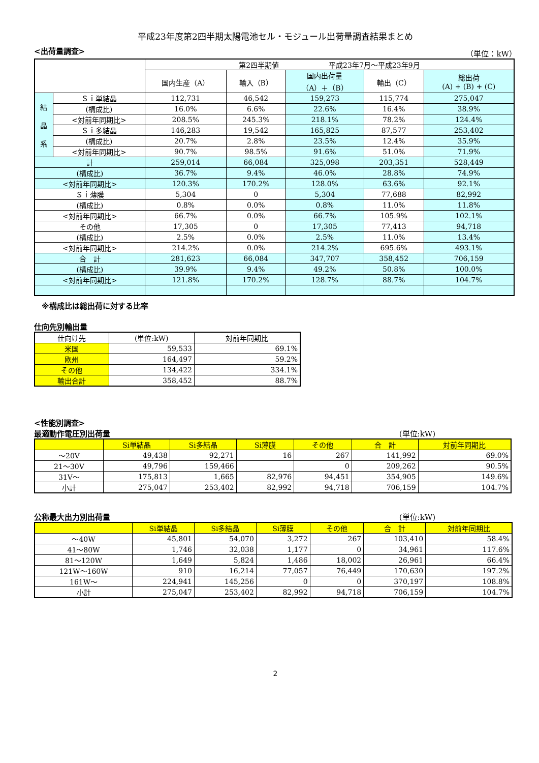平成23年度第2四半期太陽電池セル・モジュール出荷量調査結果まとめ
<出荷量調査> （単位：kW）
| | | 第2四半期値 平成23年7月～平成23年9月 | | | | |
| --- | --- | --- | --- | --- | --- | --- |
| | | 国内生産（A） | 輸入（B） | 国内出荷量 （A）＋（B） | 輸出（C） | 総出荷 (A) + (B) + (C) |
| 結 晶 系 | Ｓｉ単結晶 | 112,731 | 46,542 | 159,273 | 115,774 | 275,047 |
| | (構成比) | 16.0% | 6.6% | 22.6% | 16.4% | 38.9% |
| | <対前年同期比> | 208.5% | 245.3% | 218.1% | 78.2% | 124.4% |
| | Ｓｉ多結晶 | 146,283 | 19,542 | 165,825 | 87,577 | 253,402 |
| | (構成比) | 20.7% | 2.8% | 23.5% | 12.4% | 35.9% |
| | <対前年同期比> | 90.7% | 98.5% | 91.6% | 51.0% | 71.9% |
| 計 | | 259,014 | 66,084 | 325,098 | 203,351 | 528,449 |
| (構成比) | | 36.7% | 9.4% | 46.0% | 28.8% | 74.9% |
| <対前年同期比> | | 120.3% | 170.2% | 128.0% | 63.6% | 92.1% |
| Ｓｉ薄膜 | | 5,304 | 0 | 5,304 | 77,688 | 82,992 |
| (構成比) | | 0.8% | 0.0% | 0.8% | 11.0% | 11.8% |
| <対前年同期比> | | 66.7% | 0.0% | 66.7% | 105.9% | 102.1% |
| その他 | | 17,305 | 0 | 17,305 | 77,413 | 94,718 |
| (構成比) | | 2.5% | 0.0% | 2.5% | 11.0% | 13.4% |
| <対前年同期比> | | 214.2% | 0.0% | 214.2% | 695.6% | 493.1% |
| 合 計 | | 281,623 | 66,084 | 347,707 | 358,452 | 706,159 |
| (構成比) | | 39.9% | 9.4% | 49.2% | 50.8% | 100.0% |
| <対前年同期比> | | 121.8% | 170.2% | 128.7% | 88.7% | 104.7% |
※構成比は総出荷に対する比率
仕向先別輸出量
| 仕向け先 | (単位:kW) | 対前年同期比 |
| --- | --- | --- |
| 米国 | 59,533 | 69.1% |
| 欧州 | 164,497 | 59.2% |
| その他 | 134,422 | 334.1% |
| 輸出合計 | 358,452 | 88.7% |
<性能別調査>
最適動作電圧別出荷量 (単位:kW)
| | Si単結晶 | Si多結晶 | Si薄膜 | その他 | 合 計 | 対前年同期比 |
| --- | --- | --- | --- | --- | --- | --- |
| ～20V | 49,438 | 92,271 | 16 | 267 | 141,992 | 69.0% |
| 21～30V | 49,796 | 159,466 | | 0 | 209,262 | 90.5% |
| 31V～ | 175,813 | 1,665 | 82,976 | 94,451 | 354,905 | 149.6% |
| 小計 | 275,047 | 253,402 | 82,992 | 94,718 | 706,159 | 104.7% |
公称最大出力別出荷量 (単位:kW)
| | Si単結晶 | Si多結晶 | Si薄膜 | その他 | 合 計 | 対前年同期比 |
| --- | --- | --- | --- | --- | --- | --- |
| ～40W | 45,801 | 54,070 | 3,272 | 267 | 103,410 | 58.4% |
| 41～80W | 1,746 | 32,038 | 1,177 | 0 | 34,961 | 117.6% |
| 81～120W | 1,649 | 5,824 | 1,486 | 18,002 | 26,961 | 66.4% |
| 121W～160W | 910 | 16,214 | 77,057 | 76,449 | 170,630 | 197.2% |
| 161W～ | 224,941 | 145,256 | 0 | 0 | 370,197 | 108.8% |
| 小計 | 275,047 | 253,402 | 82,992 | 94,718 | 706,159 | 104.7% |
2